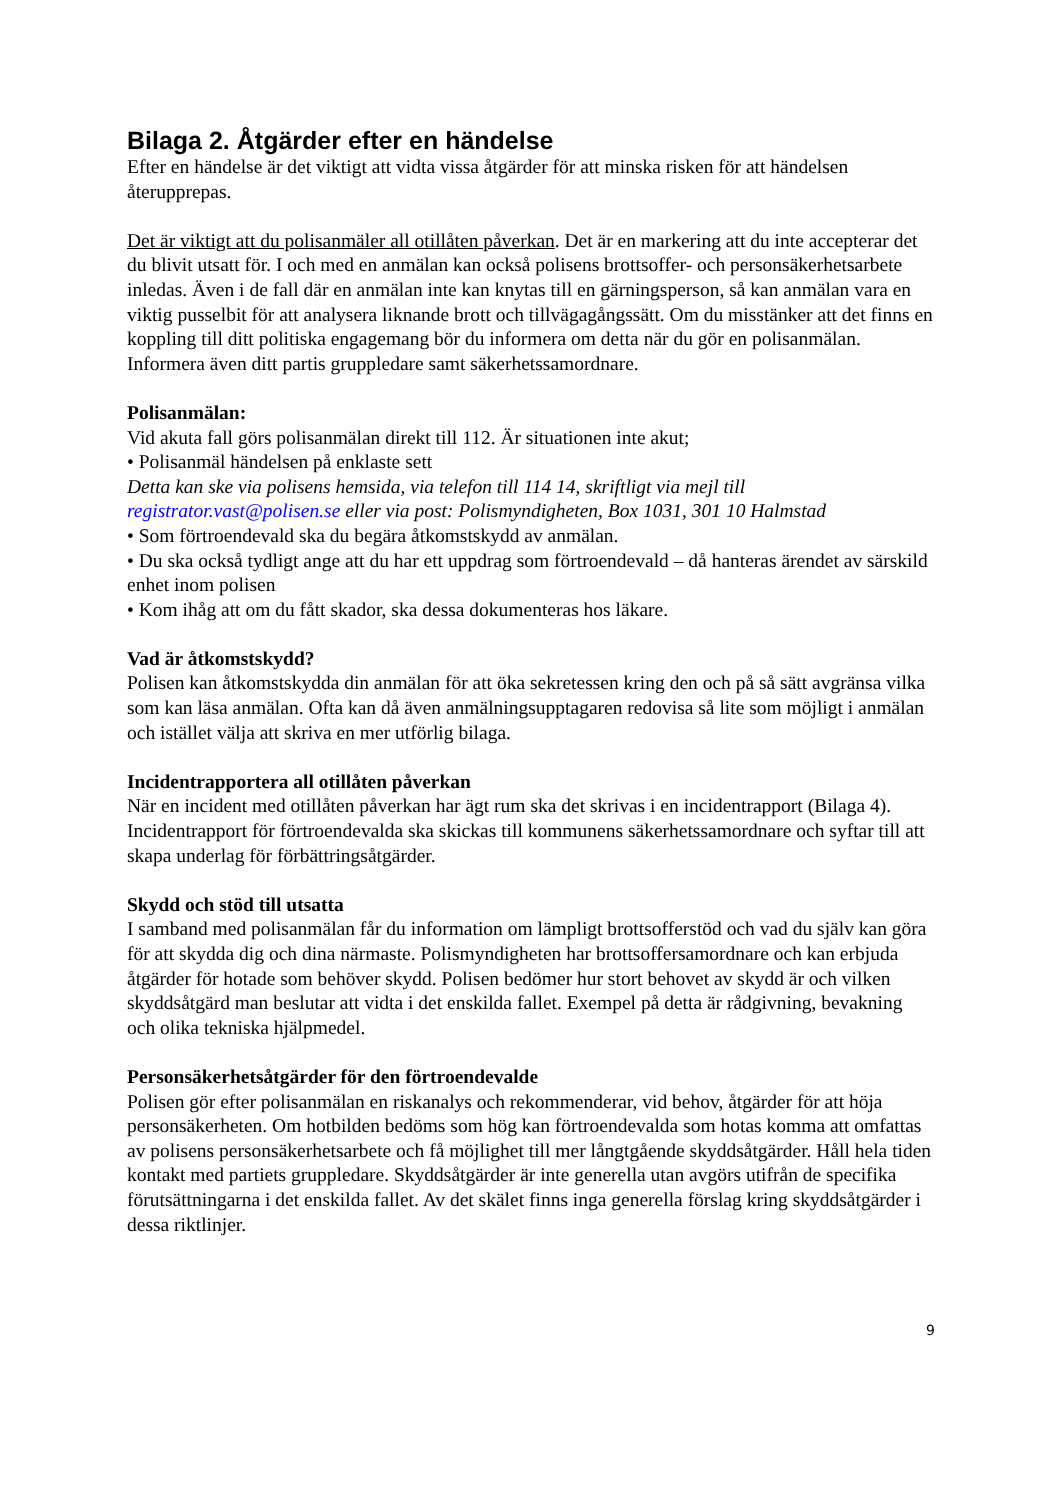Bilaga 2. Åtgärder efter en händelse
Efter en händelse är det viktigt att vidta vissa åtgärder för att minska risken för att händelsen återupprepas.
Det är viktigt att du polisanmäler all otillåten påverkan. Det är en markering att du inte accepterar det du blivit utsatt för. I och med en anmälan kan också polisens brottsoffer- och personsäkerhetsarbete inledas. Även i de fall där en anmälan inte kan knytas till en gärningsperson, så kan anmälan vara en viktig pusselbit för att analysera liknande brott och tillvägagångssätt. Om du misstänker att det finns en koppling till ditt politiska engagemang bör du informera om detta när du gör en polisanmälan. Informera även ditt partis gruppledare samt säkerhetssamordnare.
Polisanmälan:
Vid akuta fall görs polisanmälan direkt till 112. Är situationen inte akut;
• Polisanmäl händelsen på enklaste sett
Detta kan ske via polisens hemsida, via telefon till 114 14, skriftligt via mejl till registrator.vast@polisen.se eller via post: Polismyndigheten, Box 1031, 301 10 Halmstad
• Som förtroendevald ska du begära åtkomstskydd av anmälan.
• Du ska också tydligt ange att du har ett uppdrag som förtroendevald – då hanteras ärendet av särskild enhet inom polisen
• Kom ihåg att om du fått skador, ska dessa dokumenteras hos läkare.
Vad är åtkomstskydd?
Polisen kan åtkomstskydda din anmälan för att öka sekretessen kring den och på så sätt avgränsa vilka som kan läsa anmälan. Ofta kan då även anmälningsupptagaren redovisa så lite som möjligt i anmälan och istället välja att skriva en mer utförlig bilaga.
Incidentrapportera all otillåten påverkan
När en incident med otillåten påverkan har ägt rum ska det skrivas i en incidentrapport (Bilaga 4). Incidentrapport för förtroendevalda ska skickas till kommunens säkerhetssamordnare och syftar till att skapa underlag för förbättringsåtgärder.
Skydd och stöd till utsatta
I samband med polisanmälan får du information om lämpligt brottsofferstöd och vad du själv kan göra för att skydda dig och dina närmaste. Polismyndigheten har brottsoffersamordnare och kan erbjuda åtgärder för hotade som behöver skydd. Polisen bedömer hur stort behovet av skydd är och vilken skyddsåtgärd man beslutar att vidta i det enskilda fallet. Exempel på detta är rådgivning, bevakning och olika tekniska hjälpmedel.
Personsäkerhetsåtgärder för den förtroendevalde
Polisen gör efter polisanmälan en riskanalys och rekommenderar, vid behov, åtgärder för att höja personsäkerheten. Om hotbilden bedöms som hög kan förtroendevalda som hotas komma att omfattas av polisens personsäkerhetsarbete och få möjlighet till mer långtgående skyddsåtgärder. Håll hela tiden kontakt med partiets gruppledare. Skyddsåtgärder är inte generella utan avgörs utifrån de specifika förutsättningarna i det enskilda fallet. Av det skälet finns inga generella förslag kring skyddsåtgärder i dessa riktlinjer.
9